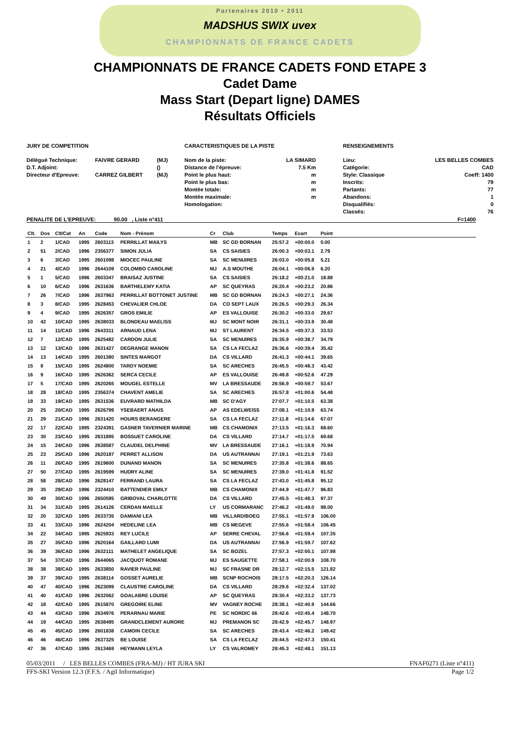Partenaires 2010 • 2011
MADSHUS SWIX uvex
CHAMPIONNATS DE FRANCE CADETS
CHAMPIONNATS DE FRANCE CADETS FOND ETAPE 3
Cadet Dame
Mass Start (Depart ligne) DAMES
Résultats Officiels
JURY DE COMPETITION
| Délégué Technique: | FAIVRE GERARD | (MJ) |
| D.T. Adjoint: | | () |
| Directeur d'Epreuve: | CARREZ GILBERT | (MJ) |
CARACTERISTIQUES DE LA PISTE
| Nom de la piste: | LA SIMARD |
| Distance de l'épreuve: | 7.5 Km |
| Point le plus haut: | m |
| Point le plus bas: | m |
| Montée totale: | m |
| Montée maximale: | m |
| Homologation: | |
RENSEIGNEMENTS
| Lieu: | LES BELLES COMBES |
| Catégorie: | CAD |
| Style: Classique | Coeff: 1400 |
| Inscrits: | 79 |
| Partants: | 77 |
| Abandons: | 1 |
| Disqualifiés: | 0 |
| Classés: | 76 |
PENALITE DE L'EPREUVE: 90.00 , Liste n°411 F=1400
| Clt. | Dos | Clt/Cat | An | Code | Nom - Prénom | Cr | Club | Temps | Ecart | Point | |
| --- | --- | --- | --- | --- | --- | --- | --- | --- | --- | --- | --- |
| 1 | 2 | 1/CAD | 1995 | 2603113 | PERRILLAT MAILYS | MB | SC GD BORNAN | 25:57.2 | +00:00.0 | 0.00 | |
| 2 | 51 | 2/CAD | 1996 | 2356377 | SIMON JULIA | SA | CS SAISIES | 26:00.3 | +00:03.1 | 2.79 | |
| 3 | 6 | 3/CAD | 1995 | 2601098 | MIOCEC PAULINE | SA | SC MENUIRES | 26:03.0 | +00:05.8 | 5.21 | |
| 4 | 21 | 4/CAD | 1996 | 2644109 | COLOMBO CAROLINE | MJ | A.S MOUTHE | 26:04.1 | +00:06.9 | 6.20 | |
| 5 | 1 | 5/CAD | 1996 | 2603347 | BRAISAZ JUSTINE | SA | CS SAISIES | 26:18.2 | +00:21.0 | 18.88 | |
| 6 | 10 | 6/CAD | 1996 | 2631636 | BARTHELEMY KATIA | AP | SC QUEYRAS | 26:20.4 | +00:23.2 | 20.86 | |
| 7 | 26 | 7/CAD | 1996 | 2637963 | PERRILLAT BOTTONET JUSTINE | MB | SC GD BORNAN | 26:24.3 | +00:27.1 | 24.36 | |
| 8 | 3 | 8/CAD | 1995 | 2628453 | CHEVALIER CHLOE | DA | CO SEPT LAUX | 26:26.5 | +00:29.3 | 26.34 | |
| 9 | 4 | 9/CAD | 1995 | 2626357 | GROS EMILIE | AP | ES VALLOUISE | 26:30.2 | +00:33.0 | 29.67 | |
| 10 | 42 | 10/CAD | 1995 | 2638033 | BLONDEAU MAELISS | MJ | SC MONT NOIR | 26:31.1 | +00:33.9 | 30.48 | |
| 11 | 14 | 11/CAD | 1996 | 2643311 | ARNAUD LENA | MJ | ST LAURENT | 26:34.5 | +00:37.3 | 33.53 | |
| 12 | 7 | 12/CAD | 1995 | 2625482 | CARDON JULIE | SA | SC MENUIRES | 26:35.9 | +00:38.7 | 34.79 | |
| 13 | 12 | 13/CAD | 1996 | 2631427 | DEGRANGE MANON | SA | CS LA FECLAZ | 26:36.6 | +00:39.4 | 35.42 | |
| 14 | 13 | 14/CAD | 1995 | 2601380 | SINTES MARGOT | DA | CS VILLARD | 26:41.3 | +00:44.1 | 39.65 | |
| 15 | 8 | 15/CAD | 1995 | 2624800 | TARDY NOEMIE | SA | SC ARECHES | 26:45.5 | +00:48.3 | 43.42 | |
| 16 | 9 | 16/CAD | 1995 | 2626362 | SERCA CECILE | AP | ES VALLOUISE | 26:49.8 | +00:52.6 | 47.29 | |
| 17 | 5 | 17/CAD | 1995 | 2620265 | MOUGEL ESTELLE | MV | LA BRESSAUDE | 26:56.9 | +00:59.7 | 53.67 | |
| 18 | 28 | 18/CAD | 1995 | 2356374 | CHAVENT AMELIE | SA | SC ARECHES | 26:57.8 | +01:00.6 | 54.48 | |
| 19 | 33 | 19/CAD | 1995 | 2631536 | EUVRARD MATHILDA | MB | SC D'AGY | 27:07.7 | +01:10.5 | 63.38 | |
| 20 | 25 | 20/CAD | 1995 | 2626799 | YSEBAERT ANAIS | AP | AS EDELWEISS | 27:08.1 | +01:10.9 | 63.74 | |
| 21 | 29 | 21/CAD | 1996 | 2631420 | HOURS BERANGERE | SA | CS LA FECLAZ | 27:11.8 | +01:14.6 | 67.07 | |
| 22 | 17 | 22/CAD | 1995 | 2324391 | GASNER TAVERNIER MARINE | MB | CS CHAMONIX | 27:13.5 | +01:16.3 | 68.60 | |
| 23 | 30 | 23/CAD | 1995 | 2631895 | BOSSUET CAROLINE | DA | CS VILLARD | 27:14.7 | +01:17.5 | 69.68 | |
| 24 | 15 | 24/CAD | 1996 | 2638587 | CLAUDEL DELPHINE | MV | LA BRESSAUDE | 27:16.1 | +01:18.9 | 70.94 | |
| 25 | 23 | 25/CAD | 1996 | 2620187 | PERRET ALLISON | DA | US AUTRANNAI | 27:19.1 | +01:21.9 | 73.63 | |
| 26 | 11 | 26/CAD | 1995 | 2619600 | DUNAND MANON | SA | SC MENUIRES | 27:35.8 | +01:38.6 | 88.65 | |
| 27 | 50 | 27/CAD | 1995 | 2619599 | HUDRY ALINE | SA | SC MENUIRES | 27:39.0 | +01:41.8 | 91.52 | |
| 28 | 58 | 28/CAD | 1996 | 2628147 | FERRAND LAURA | SA | CS LA FECLAZ | 27:43.0 | +01:45.8 | 95.12 | |
| 29 | 35 | 29/CAD | 1996 | 2324410 | BATTENDIER EMILY | MB | CS CHAMONIX | 27:44.9 | +01:47.7 | 96.83 | |
| 30 | 49 | 30/CAD | 1996 | 2650595 | GRIBOVAL CHARLOTTE | DA | CS VILLARD | 27:45.5 | +01:48.3 | 97.37 | |
| 31 | 34 | 31/CAD | 1995 | 2614126 | CERDAN MAELLE | LY | US CORMARANC | 27:46.2 | +01:49.0 | 98.00 | |
| 32 | 20 | 32/CAD | 1995 | 2633735 | DAMIANI LEA | MB | VILLARD/BOEG | 27:55.1 | +01:57.9 | 106.00 | |
| 33 | 41 | 33/CAD | 1996 | 2624204 | HEDELINE LEA | MB | CS MEGEVE | 27:55.6 | +01:58.4 | 106.45 | |
| 34 | 22 | 34/CAD | 1995 | 2625933 | REY LUCILE | AP | SERRE CHEVAL | 27:56.6 | +01:59.4 | 107.35 | |
| 35 | 27 | 35/CAD | 1996 | 2620164 | GAILLARD LUMI | DA | US AUTRANNAI | 27:56.9 | +01:59.7 | 107.62 | |
| 36 | 39 | 36/CAD | 1996 | 2632111 | MATHELET ANGELIQUE | SA | SC BOZEL | 27:57.3 | +02:00.1 | 107.98 | |
| 37 | 54 | 37/CAD | 1996 | 2644065 | JACQUOT ROMANE | MJ | ES SAUGETTE | 27:58.1 | +02:00.9 | 108.70 | |
| 38 | 38 | 38/CAD | 1995 | 2633850 | RAVIER PAULINE | MJ | SC FRASNE DR | 28:12.7 | +02:15.5 | 121.82 | |
| 39 | 37 | 39/CAD | 1995 | 2638114 | GOSSET AURELIE | MB | SCNP ROCHOIS | 28:17.5 | +02:20.3 | 126.14 | |
| 40 | 47 | 40/CAD | 1996 | 2623099 | CLAUSTRE CAROLINE | DA | CS VILLARD | 28:29.6 | +02:32.4 | 137.02 | |
| 41 | 40 | 41/CAD | 1996 | 2632062 | GOALABRE LOUISE | AP | SC QUEYRAS | 28:30.4 | +02:33.2 | 137.73 | |
| 42 | 18 | 42/CAD | 1995 | 2615870 | GREGOIRE ELINE | MV | VAGNEY ROCHE | 28:38.1 | +02:40.9 | 144.66 | |
| 43 | 44 | 43/CAD | 1996 | 2634976 | PERARNAU MARIE | PE | SC NORDIC 66 | 28:42.6 | +02:45.4 | 148.70 | |
| 44 | 19 | 44/CAD | 1995 | 2638495 | GRANDCLEMENT AURORE | MJ | PREMANON SC | 28:42.9 | +02:45.7 | 148.97 | |
| 45 | 45 | 45/CAD | 1996 | 2601838 | CAMOIN CECILE | SA | SC ARECHES | 28:43.4 | +02:46.2 | 149.42 | |
| 46 | 46 | 46/CAD | 1996 | 2637325 | BE LOUISE | SA | CS LA FECLAZ | 28:44.5 | +02:47.3 | 150.41 | |
| 47 | 36 | 47/CAD | 1995 | 2613469 | HEYMANN LEYLA | LY | CS VALROMEY | 28:45.3 | +02:48.1 | 151.13 | |
05/03/2011 / LES BELLES COMBES (FRA-MJ) / HT JURA SKI FNAF0271 (Liste n°411)
FFS-SKI Version 12.3 (F.F.S. / Agil Informatique) Page 1/2